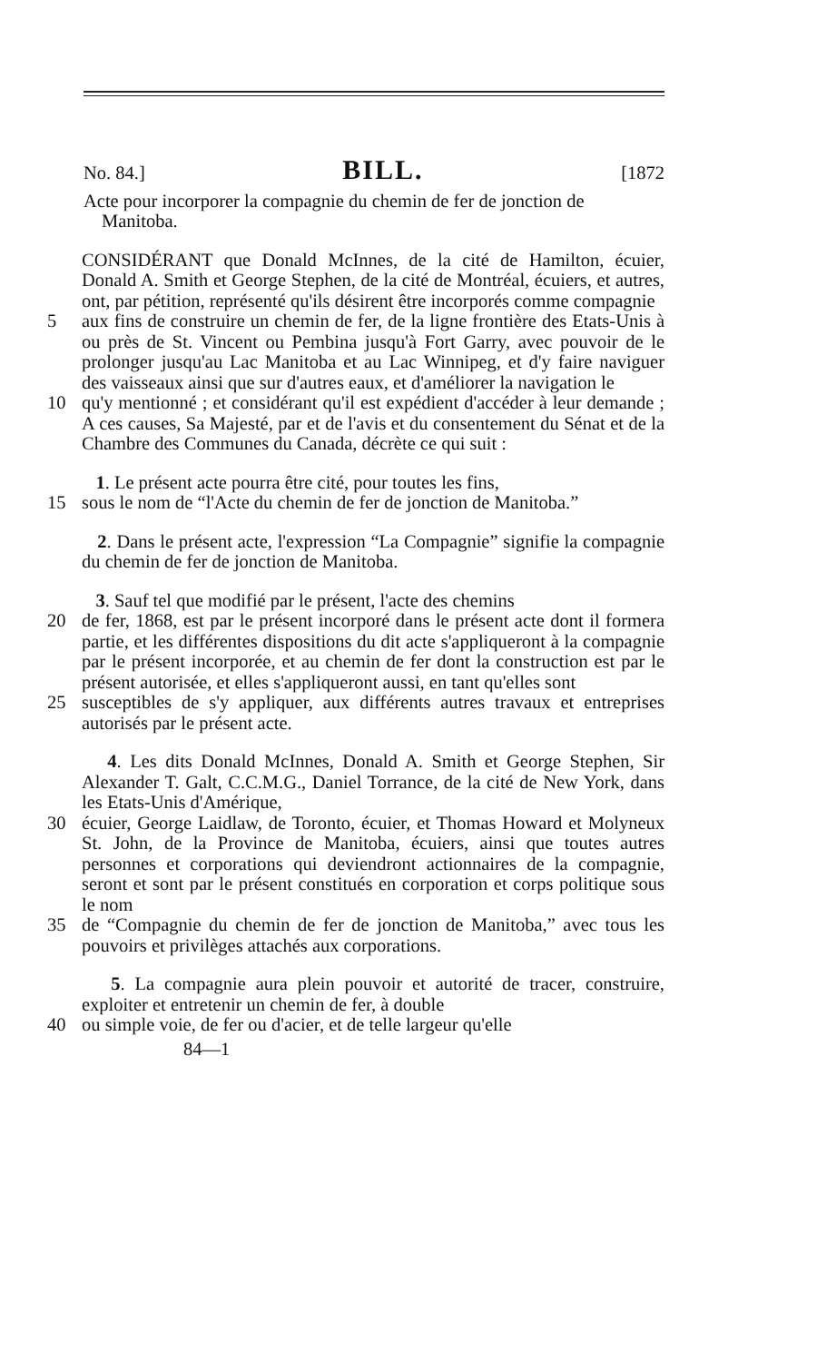No. 84.] BILL. [1872
Acte pour incorporer la compagnie du chemin de fer de jonction de Manitoba.
CONSIDÉRANT que Donald McInnes, de la cité de Hamilton, écuier, Donald A. Smith et George Stephen, de la cité de Montréal, écuiers, et autres, ont, par pétition, représenté qu'ils désirent être incorporés comme compagnie
5 aux fins de construire un chemin de fer, de la ligne frontière des Etats-Unis à ou près de St. Vincent ou Pembina jusqu'à Fort Garry, avec pouvoir de le prolonger jusqu'au Lac Manitoba et au Lac Winnipeg, et d'y faire naviguer des vaisseaux ainsi que sur d'autres eaux, et d'améliorer la navigation le
10 qu'y mentionné ; et considérant qu'il est expédient d'accéder à leur demande ; A ces causes, Sa Majesté, par et de l'avis et du consentement du Sénat et de la Chambre des Communes du Canada, décrète ce qui suit :
1. Le présent acte pourra être cité, pour toutes les fins,
15 sous le nom de “l'Acte du chemin de fer de jonction de Manitoba.”
2. Dans le présent acte, l'expression “La Compagnie” signifie la compagnie du chemin de fer de jonction de Manitoba.
3. Sauf tel que modifié par le présent, l'acte des chemins
20 de fer, 1868, est par le présent incorporé dans le présent acte dont il formera partie, et les différentes dispositions du dit acte s'appliqueront à la compagnie par le présent incorporée, et au chemin de fer dont la construction est par le présent autorisée, et elles s'appliqueront aussi, en tant qu'elles sont
25 susceptibles de s'y appliquer, aux différents autres travaux et entreprises autorisés par le présent acte.
4. Les dits Donald McInnes, Donald A. Smith et George Stephen, Sir Alexander T. Galt, C.C.M.G., Daniel Torrance, de la cité de New York, dans les Etats-Unis d'Amérique,
30 écuier, George Laidlaw, de Toronto, écuier, et Thomas Howard et Molyneux St. John, de la Province de Manitoba, écuiers, ainsi que toutes autres personnes et corporations qui deviendront actionnaires de la compagnie, seront et sont par le présent constitués en corporation et corps politique sous le nom
35 de “Compagnie du chemin de fer de jonction de Manitoba,” avec tous les pouvoirs et privilèges attachés aux corporations.
5. La compagnie aura plein pouvoir et autorité de tracer, construire, exploiter et entretenir un chemin de fer, à double
40 ou simple voie, de fer ou d'acier, et de telle largeur qu'elle
84—1